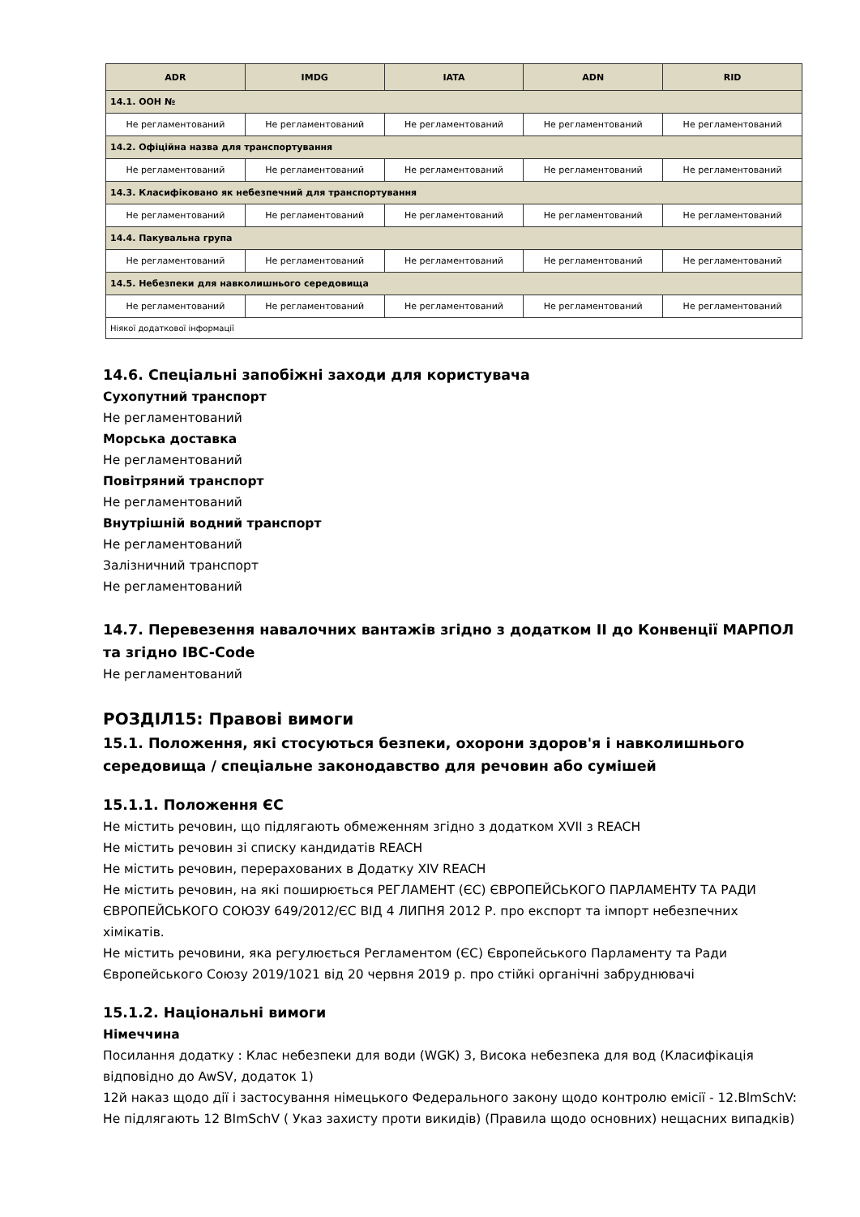| ADR | IMDG | IATA | ADN | RID |
| --- | --- | --- | --- | --- |
| 14.1. ООН № | | | | |
| Не регламентований | Не регламентований | Не регламентований | Не регламентований | Не регламентований |
| 14.2. Офіційна назва для транспортування | | | | |
| Не регламентований | Не регламентований | Не регламентований | Не регламентований | Не регламентований |
| 14.3. Класифіковано як небезпечний для транспортування | | | | |
| Не регламентований | Не регламентований | Не регламентований | Не регламентований | Не регламентований |
| 14.4. Пакувальна група | | | | |
| Не регламентований | Не регламентований | Не регламентований | Не регламентований | Не регламентований |
| 14.5. Небезпеки для навколишнього середовища | | | | |
| Не регламентований | Не регламентований | Не регламентований | Не регламентований | Не регламентований |
| Ніякої додаткової інформації | | | | |
14.6. Спеціальні запобіжні заходи для користувача
Сухопутний транспорт
Не регламентований
Морська доставка
Не регламентований
Повітряний транспорт
Не регламентований
Внутрішній водний транспорт
Не регламентований
Залізничний транспорт
Не регламентований
14.7. Перевезення навалочних вантажів згідно з додатком II до Конвенції МАРПОЛ та згідно IBC-Code
Не регламентований
РОЗДІЛ15: Правові вимоги
15.1. Положення, які стосуються безпеки, охорони здоров'я і навколишнього середовища / спеціальне законодавство для речовин або сумішей
15.1.1. Положення ЄС
Не містить речовин, що підлягають обмеженням згідно з додатком XVII з REACH
Не містить речовин зі списку кандидатів REACH
Не містить речовин, перерахованих в Додатку XIV REACH
Не містить речовин, на які поширюється РЕГЛАМЕНТ (ЄС) ЄВРОПЕЙСЬКОГО ПАРЛАМЕНТУ ТА РАДИ ЄВРОПЕЙСЬКОГО СОЮЗУ 649/2012/ЄС ВІД 4 ЛИПНЯ 2012 Р. про експорт та імпорт небезпечних хімікатів.
Не містить речовини, яка регулюється Регламентом (ЄС) Європейського Парламенту та Ради Європейського Союзу 2019/1021 від 20 червня 2019 р. про стійкі органічні забруднювачі
15.1.2. Національні вимоги
Німеччина
Посилання додатку : Клас небезпеки для води (WGK) 3, Висока небезпека для вод (Класифікація відповідно до AwSV, додаток 1)
12й наказ щодо дії і застосування німецького Федерального закону щодо контролю емісії - 12.BlmSchV: Не підлягають 12 BImSchV ( Указ захисту проти викидів) (Правила щодо основних) нещасних випадків)